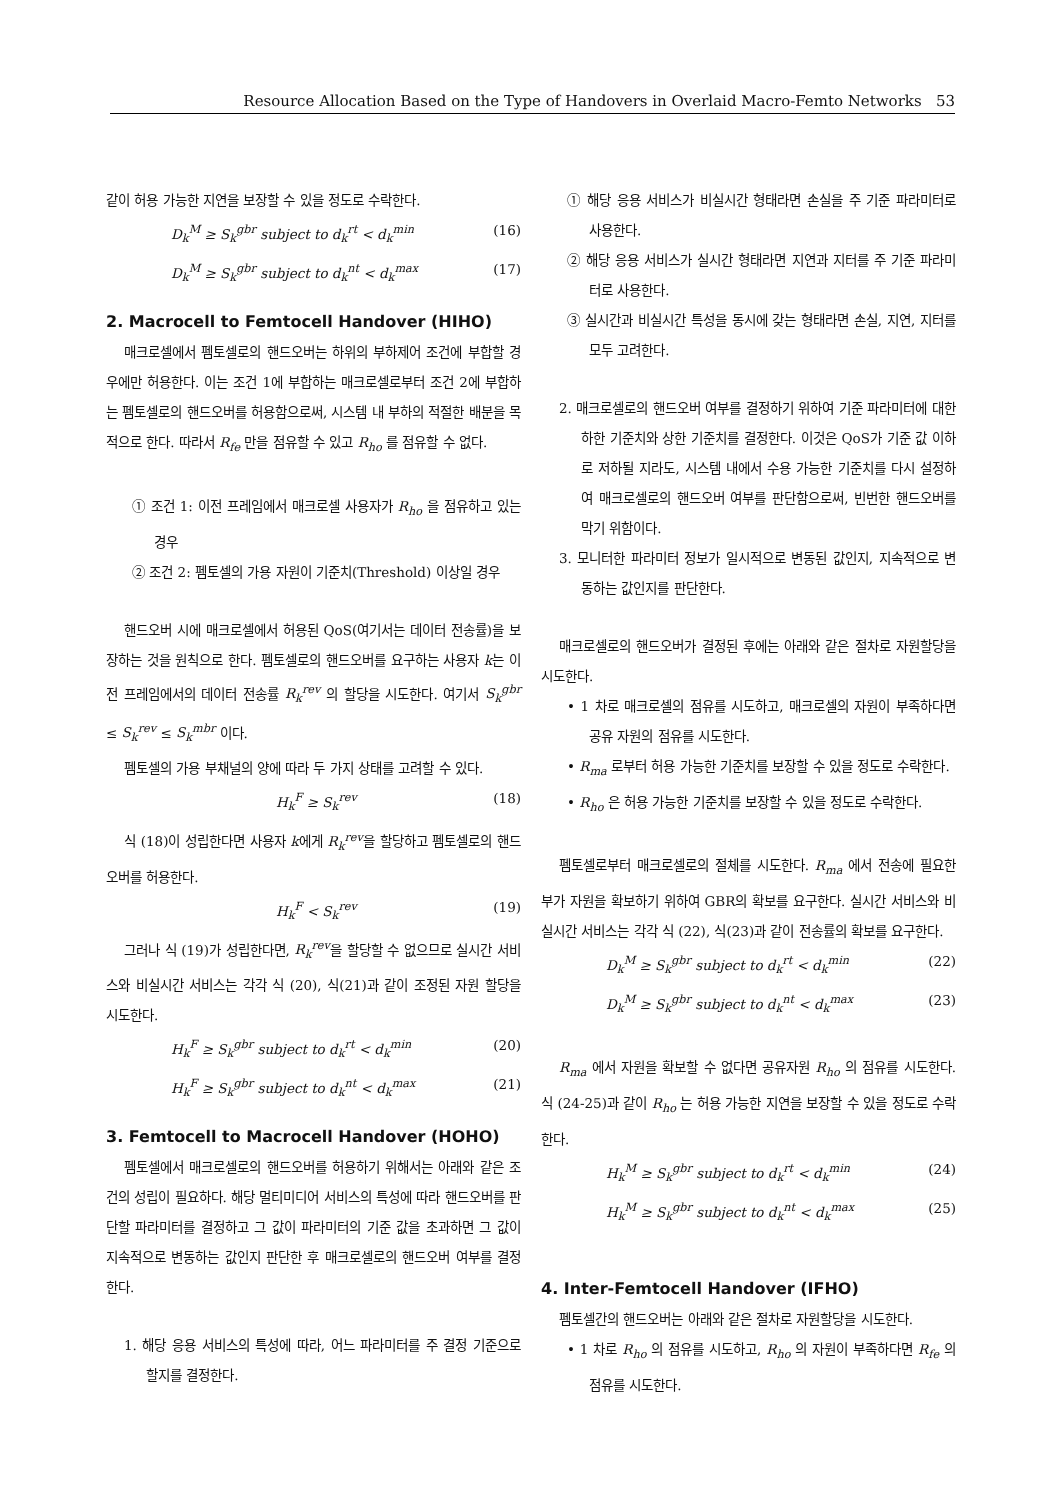Resource Allocation Based on the Type of Handovers in Overlaid Macro-Femto Networks 53
같이 허용 가능한 지연을 보장할 수 있을 정도로 수락한다.
D<sub>k</sub><sup>M</sup> ≥ S<sub>k</sub><sup>gbr</sup> subject to d<sub>k</sub><sup>rt</sup> < d<sub>k</sub><sup>min</sup> (16)
D<sub>k</sub><sup>M</sup> ≥ S<sub>k</sub><sup>gbr</sup> subject to d<sub>k</sub><sup>nt</sup> < d<sub>k</sub><sup>max</sup> (17)
2. Macrocell to Femtocell Handover (HIHO)
매크로셀에서 펨토셀로의 핸드오버는 하위의 부하제어 조건에 부합할 경우에만 허용한다. 이는 조건 1에 부합하는 매크로셀로부터 조건 2에 부합하는 펨토셀로의 핸드오버를 허용함으로써, 시스템 내 부하의 적절한 배분을 목적으로 한다. 따라서 R<sub>fe</sub> 만을 점유할 수 있고 R<sub>ho</sub> 를 점유할 수 없다.
① 조건 1: 이전 프레임에서 매크로셀 사용자가 R<sub>ho</sub> 을 점유하고 있는 경우
② 조건 2: 펨토셀의 가용 자원이 기준치(Threshold) 이상일 경우
핸드오버 시에 매크로셀에서 허용된 QoS(여기서는 데이터 전송률)을 보장하는 것을 원칙으로 한다. 펨토셀로의 핸드오버를 요구하는 사용자 k는 이전 프레임에서의 데이터 전송률 R<sub>k</sub><sup>rev</sup> 의 할당을 시도한다. 여기서 S<sub>k</sub><sup>gbr</sup> ≤ S<sub>k</sub><sup>rev</sup> ≤ S<sub>k</sub><sup>mbr</sup> 이다.
펨토셀의 가용 부채널의 양에 따라 두 가지 상태를 고려할 수 있다.
H<sub>k</sub><sup>F</sup> ≥ S<sub>k</sub><sup>rev</sup> (18)
식 (18)이 성립한다면 사용자 k에게 R<sub>k</sub><sup>rev</sup>을 할당하고 펨토셀로의 핸드오버를 허용한다.
H<sub>k</sub><sup>F</sup> < S<sub>k</sub><sup>rev</sup> (19)
그러나 식 (19)가 성립한다면, R<sub>k</sub><sup>rev</sup>을 할당할 수 없으므로 실시간 서비스와 비실시간 서비스는 각각 식 (20), 식(21)과 같이 조정된 자원 할당을 시도한다.
H<sub>k</sub><sup>F</sup> ≥ S<sub>k</sub><sup>gbr</sup> subject to d<sub>k</sub><sup>rt</sup> < d<sub>k</sub><sup>min</sup> (20)
H<sub>k</sub><sup>F</sup> ≥ S<sub>k</sub><sup>gbr</sup> subject to d<sub>k</sub><sup>nt</sup> < d<sub>k</sub><sup>max</sup> (21)
3. Femtocell to Macrocell Handover (HOHO)
펨토셀에서 매크로셀로의 핸드오버를 허용하기 위해서는 아래와 같은 조건의 성립이 필요하다. 해당 멀티미디어 서비스의 특성에 따라 핸드오버를 판단할 파라미터를 결정하고 그 값이 파라미터의 기준 값을 초과하면 그 값이 지속적으로 변동하는 값인지 판단한 후 매크로셀로의 핸드오버 여부를 결정한다.
1. 해당 응용 서비스의 특성에 따라, 어느 파라미터를 주 결정 기준으로 할지를 결정한다.
① 해당 응용 서비스가 비실시간 형태라면 손실을 주 기준 파라미터로 사용한다.
② 해당 응용 서비스가 실시간 형태라면 지연과 지터를 주 기준 파라미터로 사용한다.
③ 실시간과 비실시간 특성을 동시에 갖는 형태라면 손실, 지연, 지터를 모두 고려한다.
2. 매크로셀로의 핸드오버 여부를 결정하기 위하여 기준 파라미터에 대한 하한 기준치와 상한 기준치를 결정한다. 이것은 QoS가 기준 값 이하로 저하될 지라도, 시스템 내에서 수용 가능한 기준치를 다시 설정하여 매크로셀로의 핸드오버 여부를 판단함으로써, 빈번한 핸드오버를 막기 위함이다.
3. 모니터한 파라미터 정보가 일시적으로 변동된 값인지, 지속적으로 변동하는 값인지를 판단한다.
매크로셀로의 핸드오버가 결정된 후에는 아래와 같은 절차로 자원할당을 시도한다.
• 1 차로 매크로셀의 점유를 시도하고, 매크로셀의 자원이 부족하다면 공유 자원의 점유를 시도한다.
• R<sub>ma</sub> 로부터 허용 가능한 기준치를 보장할 수 있을 정도로 수락한다.
• R<sub>ho</sub> 은 허용 가능한 기준치를 보장할 수 있을 정도로 수락한다.
펨토셀로부터 매크로셀로의 절체를 시도한다. R<sub>ma</sub> 에서 전송에 필요한 부가 자원을 확보하기 위하여 GBR의 확보를 요구한다. 실시간 서비스와 비실시간 서비스는 각각 식 (22), 식(23)과 같이 전송률의 확보를 요구한다.
D<sub>k</sub><sup>M</sup> ≥ S<sub>k</sub><sup>gbr</sup> subject to d<sub>k</sub><sup>rt</sup> < d<sub>k</sub><sup>min</sup> (22)
D<sub>k</sub><sup>M</sup> ≥ S<sub>k</sub><sup>gbr</sup> subject to d<sub>k</sub><sup>nt</sup> < d<sub>k</sub><sup>max</sup> (23)
R<sub>ma</sub> 에서 자원을 확보할 수 없다면 공유자원 R<sub>ho</sub> 의 점유를 시도한다. 식 (24-25)과 같이 R<sub>ho</sub> 는 허용 가능한 지연을 보장할 수 있을 정도로 수락한다.
H<sub>k</sub><sup>M</sup> ≥ S<sub>k</sub><sup>gbr</sup> subject to d<sub>k</sub><sup>rt</sup> < d<sub>k</sub><sup>min</sup> (24)
H<sub>k</sub><sup>M</sup> ≥ S<sub>k</sub><sup>gbr</sup> subject to d<sub>k</sub><sup>nt</sup> < d<sub>k</sub><sup>max</sup> (25)
4. Inter-Femtocell Handover (IFHO)
펨토셀간의 핸드오버는 아래와 같은 절차로 자원할당을 시도한다.
• 1 차로 R<sub>ho</sub> 의 점유를 시도하고, R<sub>ho</sub> 의 자원이 부족하다면 R<sub>fe</sub> 의 점유를 시도한다.